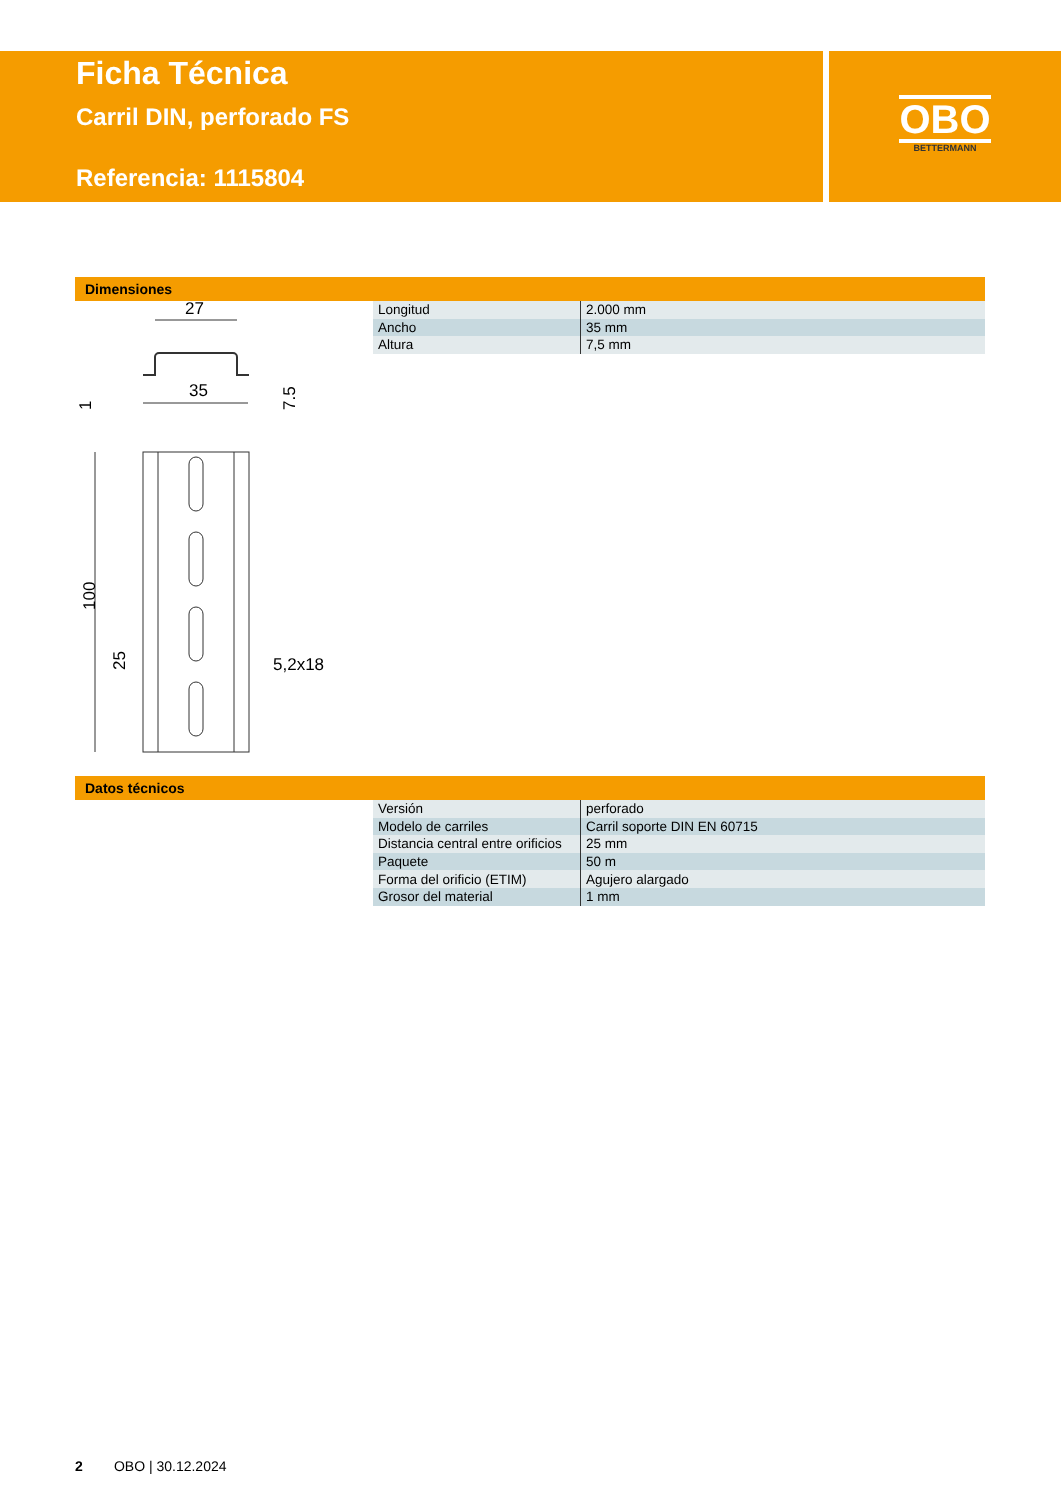Ficha Técnica
Carril DIN, perforado FS
Referencia: 1115804
OBO
BETTERMANN
Dimensiones
27
35
1
7.5
100
25
5,2x18
| Longitud | 2.000 mm |
| Ancho | 35 mm |
| Altura | 7,5 mm |
Datos técnicos
| Versión | perforado |
| Modelo de carriles | Carril soporte DIN EN 60715 |
| Distancia central entre orificios | 25 mm |
| Paquete | 50 m |
| Forma del orificio (ETIM) | Agujero alargado |
| Grosor del material | 1 mm |
2 OBO | 30.12.2024